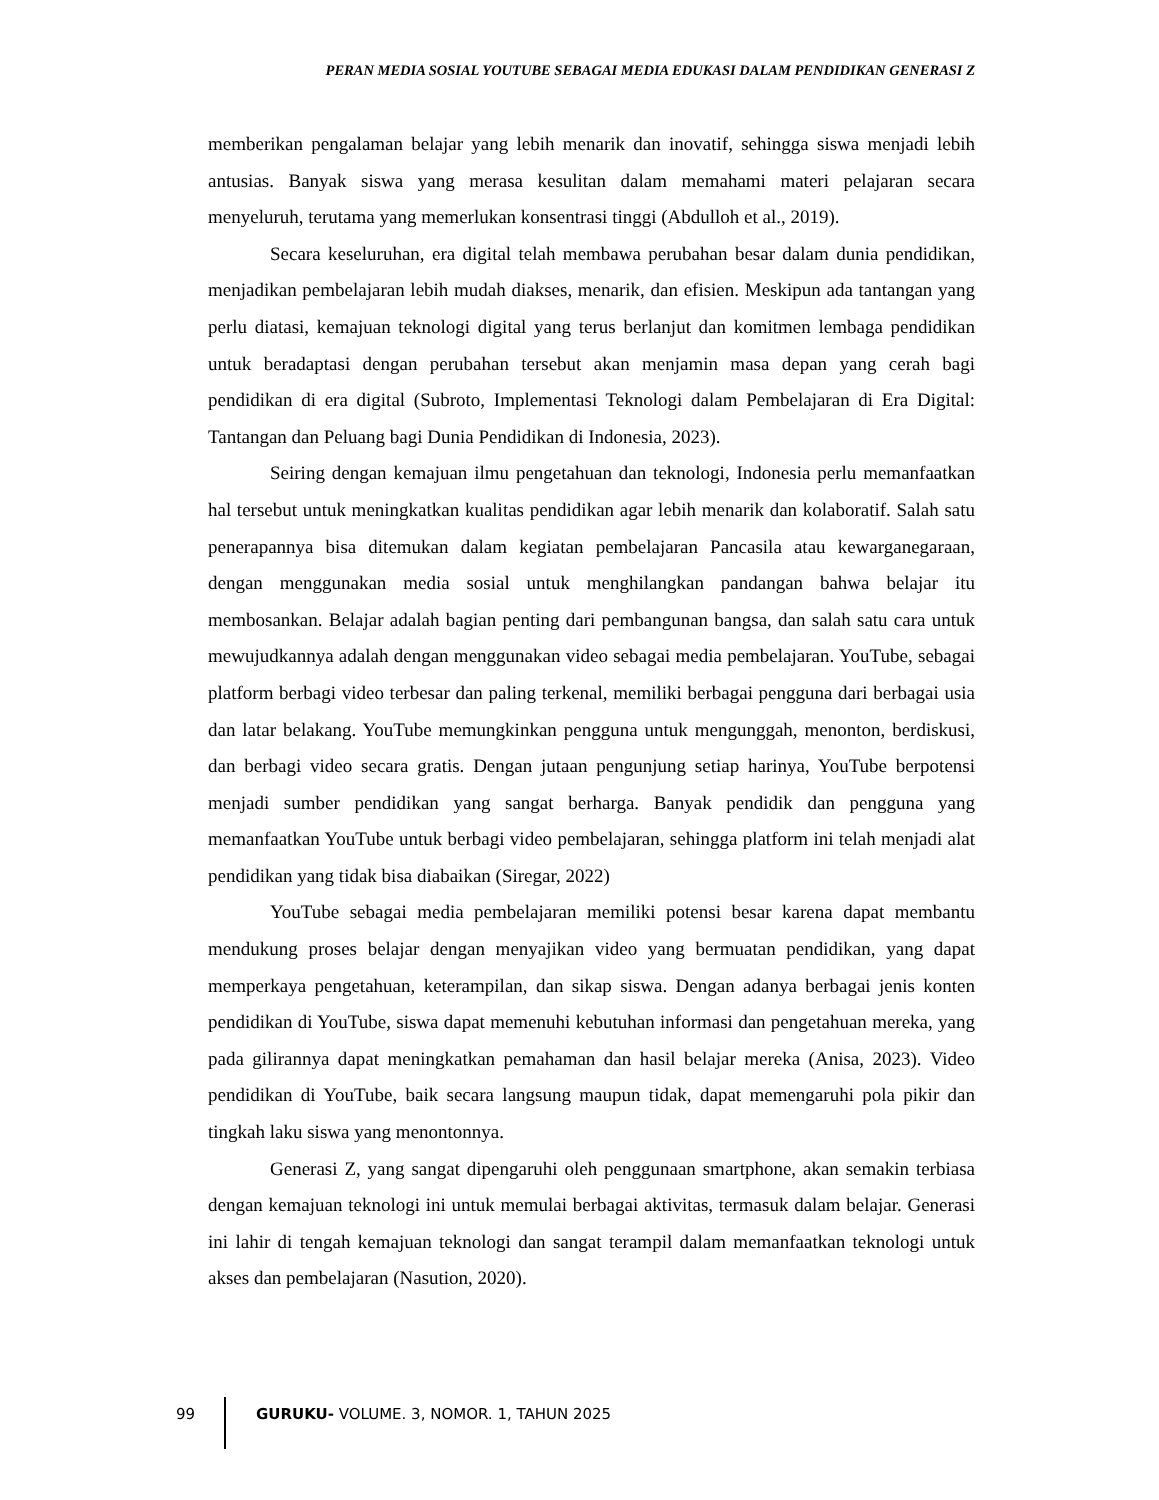PERAN MEDIA SOSIAL YOUTUBE SEBAGAI MEDIA EDUKASI DALAM PENDIDIKAN GENERASI Z
memberikan pengalaman belajar yang lebih menarik dan inovatif, sehingga siswa menjadi lebih antusias. Banyak siswa yang merasa kesulitan dalam memahami materi pelajaran secara menyeluruh, terutama yang memerlukan konsentrasi tinggi (Abdulloh et al., 2019).
Secara keseluruhan, era digital telah membawa perubahan besar dalam dunia pendidikan, menjadikan pembelajaran lebih mudah diakses, menarik, dan efisien. Meskipun ada tantangan yang perlu diatasi, kemajuan teknologi digital yang terus berlanjut dan komitmen lembaga pendidikan untuk beradaptasi dengan perubahan tersebut akan menjamin masa depan yang cerah bagi pendidikan di era digital (Subroto, Implementasi Teknologi dalam Pembelajaran di Era Digital: Tantangan dan Peluang bagi Dunia Pendidikan di Indonesia, 2023).
Seiring dengan kemajuan ilmu pengetahuan dan teknologi, Indonesia perlu memanfaatkan hal tersebut untuk meningkatkan kualitas pendidikan agar lebih menarik dan kolaboratif. Salah satu penerapannya bisa ditemukan dalam kegiatan pembelajaran Pancasila atau kewarganegaraan, dengan menggunakan media sosial untuk menghilangkan pandangan bahwa belajar itu membosankan. Belajar adalah bagian penting dari pembangunan bangsa, dan salah satu cara untuk mewujudkannya adalah dengan menggunakan video sebagai media pembelajaran. YouTube, sebagai platform berbagi video terbesar dan paling terkenal, memiliki berbagai pengguna dari berbagai usia dan latar belakang. YouTube memungkinkan pengguna untuk mengunggah, menonton, berdiskusi, dan berbagi video secara gratis. Dengan jutaan pengunjung setiap harinya, YouTube berpotensi menjadi sumber pendidikan yang sangat berharga. Banyak pendidik dan pengguna yang memanfaatkan YouTube untuk berbagi video pembelajaran, sehingga platform ini telah menjadi alat pendidikan yang tidak bisa diabaikan (Siregar, 2022)
YouTube sebagai media pembelajaran memiliki potensi besar karena dapat membantu mendukung proses belajar dengan menyajikan video yang bermuatan pendidikan, yang dapat memperkaya pengetahuan, keterampilan, dan sikap siswa. Dengan adanya berbagai jenis konten pendidikan di YouTube, siswa dapat memenuhi kebutuhan informasi dan pengetahuan mereka, yang pada gilirannya dapat meningkatkan pemahaman dan hasil belajar mereka (Anisa, 2023). Video pendidikan di YouTube, baik secara langsung maupun tidak, dapat memengaruhi pola pikir dan tingkah laku siswa yang menontonnya.
Generasi Z, yang sangat dipengaruhi oleh penggunaan smartphone, akan semakin terbiasa dengan kemajuan teknologi ini untuk memulai berbagai aktivitas, termasuk dalam belajar. Generasi ini lahir di tengah kemajuan teknologi dan sangat terampil dalam memanfaatkan teknologi untuk akses dan pembelajaran (Nasution, 2020).
99 GURUKU- VOLUME. 3, NOMOR. 1, TAHUN 2025